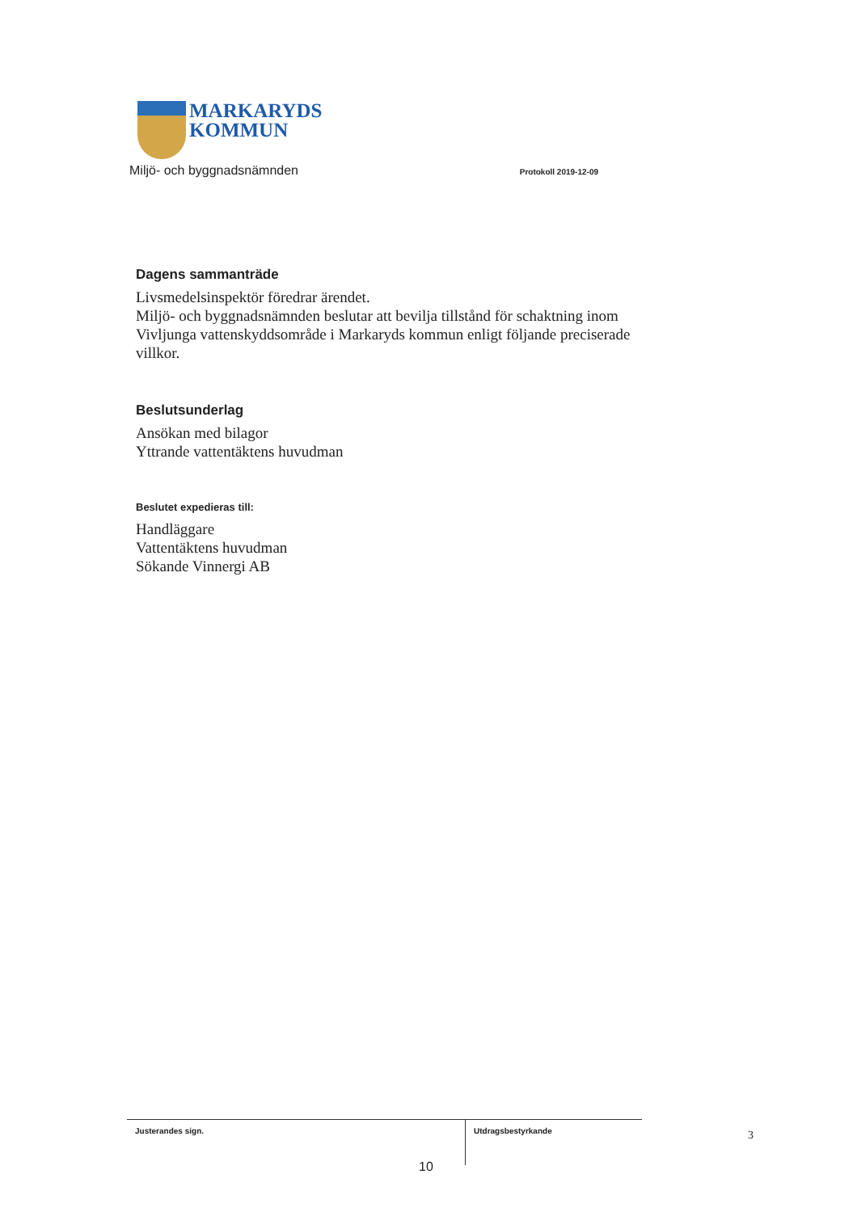MARKARYDS
KOMMUN
Miljö- och byggnadsnämnden Protokoll 2019-12-09
Dagens sammanträde
Livsmedelsinspektör föredrar ärendet.
Miljö- och byggnadsnämnden beslutar att bevilja tillstånd för schaktning inom Vivljunga vattenskyddsområde i Markaryds kommun enligt följande preciserade villkor.
Beslutsunderlag
Ansökan med bilagor
Yttrande vattentäktens huvudman
Beslutet expedieras till:
Handläggare
Vattentäktens huvudman
Sökande Vinnergi AB
Justerandes sign.
Utdragsbestyrkande
3
10